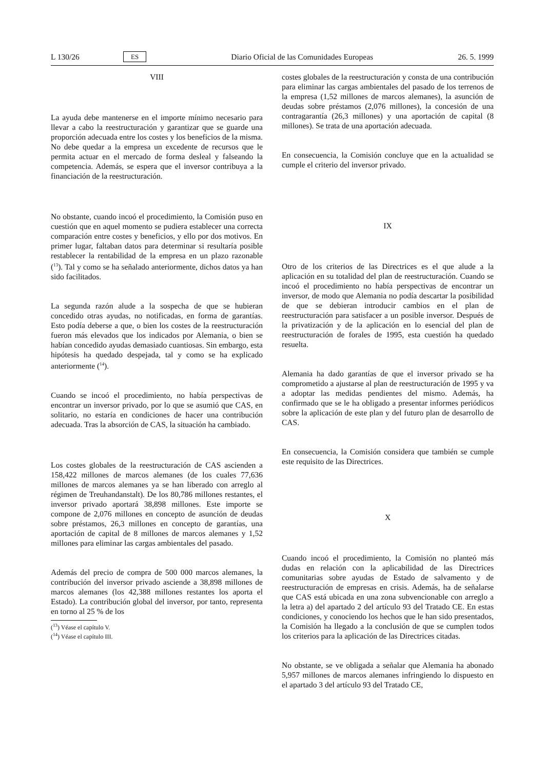L 130/26 ES Diario Oficial de las Comunidades Europeas 26. 5. 1999
VIII
La ayuda debe mantenerse en el importe mínimo necesario para llevar a cabo la reestructuración y garantizar que se guarde una proporción adecuada entre los costes y los beneficios de la misma. No debe quedar a la empresa un excedente de recursos que le permita actuar en el mercado de forma desleal y falseando la competencia. Además, se espera que el inversor contribuya a la financiación de la reestructuración.
No obstante, cuando incoó el procedimiento, la Comisión puso en cuestión que en aquel momento se pudiera establecer una correcta comparación entre costes y beneficios, y ello por dos motivos. En primer lugar, faltaban datos para determinar si resultaría posible restablecer la rentabilidad de la empresa en un plazo razonable (<sup>13</sup>). Tal y como se ha señalado anteriormente, dichos datos ya han sido facilitados.
La segunda razón alude a la sospecha de que se hubieran concedido otras ayudas, no notificadas, en forma de garantías. Esto podía deberse a que, o bien los costes de la reestructuración fueron más elevados que los indicados por Alemania, o bien se habían concedido ayudas demasiado cuantiosas. Sin embargo, esta hipótesis ha quedado despejada, tal y como se ha explicado anteriormente (<sup>14</sup>).
Cuando se incoó el procedimiento, no había perspectivas de encontrar un inversor privado, por lo que se asumió que CAS, en solitario, no estaría en condiciones de hacer una contribución adecuada. Tras la absorción de CAS, la situación ha cambiado.
Los costes globales de la reestructuración de CAS ascienden a 158,422 millones de marcos alemanes (de los cuales 77,636 millones de marcos alemanes ya se han liberado con arreglo al régimen de Treuhandanstalt). De los 80,786 millones restantes, el inversor privado aportará 38,898 millones. Este importe se compone de 2,076 millones en concepto de asunción de deudas sobre préstamos, 26,3 millones en concepto de garantías, una aportación de capital de 8 millones de marcos alemanes y 1,52 millones para eliminar las cargas ambientales del pasado.
Además del precio de compra de 500 000 marcos alemanes, la contribución del inversor privado asciende a 38,898 millones de marcos alemanes (los 42,388 millones restantes los aporta el Estado). La contribución global del inversor, por tanto, representa en torno al 25 % de los
(<sup>13</sup>) Véase el capítulo V.
(<sup>14</sup>) Véase el capítulo III.
costes globales de la reestructuración y consta de una contribución para eliminar las cargas ambientales del pasado de los terrenos de la empresa (1,52 millones de marcos alemanes), la asunción de deudas sobre préstamos (2,076 millones), la concesión de una contragarantía (26,3 millones) y una aportación de capital (8 millones). Se trata de una aportación adecuada.
En consecuencia, la Comisión concluye que en la actualidad se cumple el criterio del inversor privado.
IX
Otro de los criterios de las Directrices es el que alude a la aplicación en su totalidad del plan de reestructuración. Cuando se incoó el procedimiento no había perspectivas de encontrar un inversor, de modo que Alemania no podía descartar la posibilidad de que se debieran introducir cambios en el plan de reestructuración para satisfacer a un posible inversor. Después de la privatización y de la aplicación en lo esencial del plan de reestructuración de forales de 1995, esta cuestión ha quedado resuelta.
Alemania ha dado garantías de que el inversor privado se ha comprometido a ajustarse al plan de reestructuración de 1995 y va a adoptar las medidas pendientes del mismo. Además, ha confirmado que se le ha obligado a presentar informes periódicos sobre la aplicación de este plan y del futuro plan de desarrollo de CAS.
En consecuencia, la Comisión considera que también se cumple este requisito de las Directrices.
X
Cuando incoó el procedimiento, la Comisión no planteó más dudas en relación con la aplicabilidad de las Directrices comunitarias sobre ayudas de Estado de salvamento y de reestructuración de empresas en crisis. Además, ha de señalarse que CAS está ubicada en una zona subvencionable con arreglo a la letra a) del apartado 2 del artículo 93 del Tratado CE. En estas condiciones, y conociendo los hechos que le han sido presentados, la Comisión ha llegado a la conclusión de que se cumplen todos los criterios para la aplicación de las Directrices citadas.
No obstante, se ve obligada a señalar que Alemania ha abonado 5,957 millones de marcos alemanes infringiendo lo dispuesto en el apartado 3 del artículo 93 del Tratado CE,